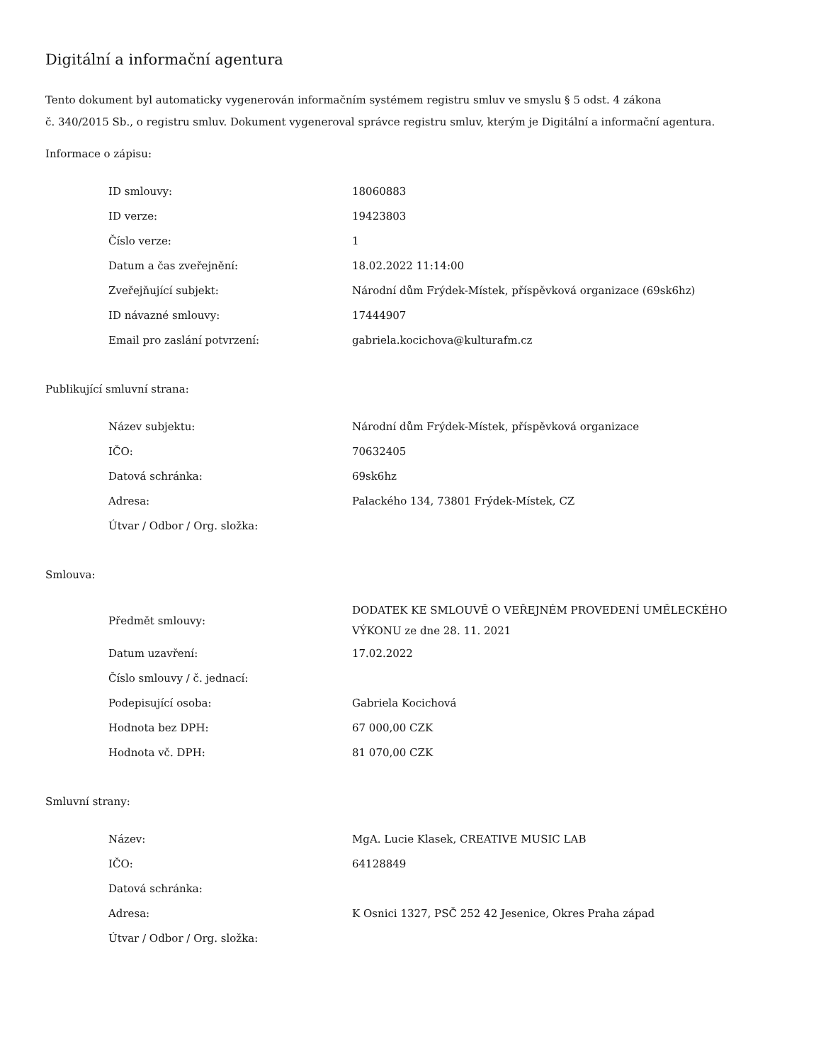Digitální a informační agentura
Tento dokument byl automaticky vygenerován informačním systémem registru smluv ve smyslu § 5 odst. 4 zákona
č. 340/2015 Sb., o registru smluv. Dokument vygeneroval správce registru smluv, kterým je Digitální a informační agentura.
Informace o zápisu:
| ID smlouvy: | 18060883 |
| ID verze: | 19423803 |
| Číslo verze: | 1 |
| Datum a čas zveřejnění: | 18.02.2022 11:14:00 |
| Zveřejňující subjekt: | Národní dům Frýdek-Místek, příspěvková organizace (69sk6hz) |
| ID návazné smlouvy: | 17444907 |
| Email pro zaslání potvrzení: | gabriela.kocichova@kulturafm.cz |
Publikující smluvní strana:
| Název subjektu: | Národní dům Frýdek-Místek, příspěvková organizace |
| IČO: | 70632405 |
| Datová schránka: | 69sk6hz |
| Adresa: | Palackého 134, 73801 Frýdek-Místek, CZ |
| Útvar / Odbor / Org. složka: | |
Smlouva:
| Předmět smlouvy: | DODATEK KE SMLOUVĚ O VEŘEJNÉM PROVEDENÍ UMĚLECKÉHO VÝKONU ze dne 28. 11. 2021 |
| Datum uzavření: | 17.02.2022 |
| Číslo smlouvy / č. jednací: | |
| Podepisující osoba: | Gabriela Kocichová |
| Hodnota bez DPH: | 67 000,00 CZK |
| Hodnota vč. DPH: | 81 070,00 CZK |
Smluvní strany:
| Název: | MgA. Lucie Klasek, CREATIVE MUSIC LAB |
| IČO: | 64128849 |
| Datová schránka: | |
| Adresa: | K Osnici 1327, PSČ 252 42 Jesenice, Okres Praha západ |
| Útvar / Odbor / Org. složka: | |